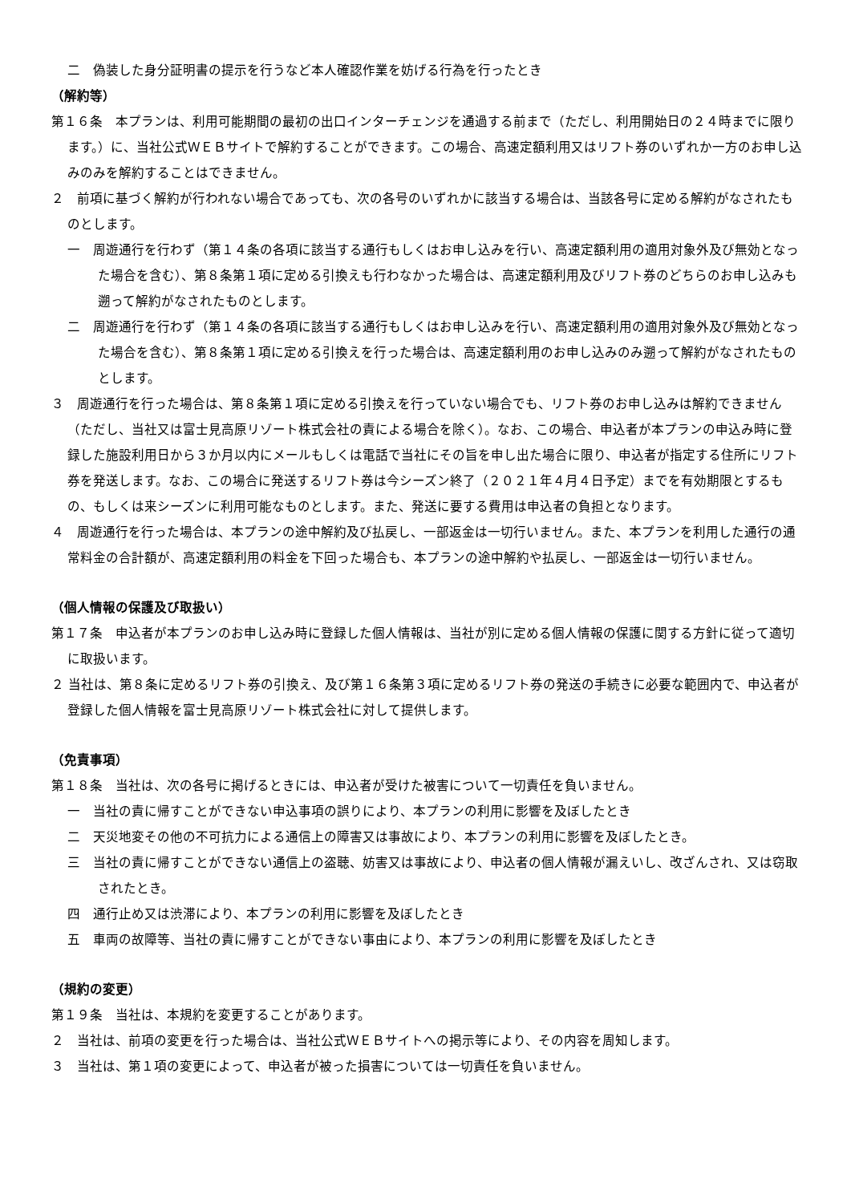二　偽装した身分証明書の提示を行うなど本人確認作業を妨げる行為を行ったとき
（解約等）
第１６条　本プランは、利用可能期間の最初の出口インターチェンジを通過する前まで（ただし、利用開始日の２４時までに限ります。）に、当社公式ＷＥＢサイトで解約することができます。この場合、高速定額利用又はリフト券のいずれか一方のお申し込みのみを解約することはできません。
２　前項に基づく解約が行われない場合であっても、次の各号のいずれかに該当する場合は、当該各号に定める解約がなされたものとします。
一　周遊通行を行わず（第１４条の各項に該当する通行もしくはお申し込みを行い、高速定額利用の適用対象外及び無効となった場合を含む）、第８条第１項に定める引換えも行わなかった場合は、高速定額利用及びリフト券のどちらのお申し込みも遡って解約がなされたものとします。
二　周遊通行を行わず（第１４条の各項に該当する通行もしくはお申し込みを行い、高速定額利用の適用対象外及び無効となった場合を含む）、第８条第１項に定める引換えを行った場合は、高速定額利用のお申し込みのみ遡って解約がなされたものとします。
３　周遊通行を行った場合は、第８条第１項に定める引換えを行っていない場合でも、リフト券のお申し込みは解約できません（ただし、当社又は富士見高原リゾート株式会社の責による場合を除く）。なお、この場合、申込者が本プランの申込み時に登録した施設利用日から３か月以内にメールもしくは電話で当社にその旨を申し出た場合に限り、申込者が指定する住所にリフト券を発送します。なお、この場合に発送するリフト券は今シーズン終了（２０２１年４月４日予定）までを有効期限とするもの、もしくは来シーズンに利用可能なものとします。また、発送に要する費用は申込者の負担となります。
４　周遊通行を行った場合は、本プランの途中解約及び払戻し、一部返金は一切行いません。また、本プランを利用した通行の通常料金の合計額が、高速定額利用の料金を下回った場合も、本プランの途中解約や払戻し、一部返金は一切行いません。
（個人情報の保護及び取扱い）
第１７条　申込者が本プランのお申し込み時に登録した個人情報は、当社が別に定める個人情報の保護に関する方針に従って適切に取扱います。
２ 当社は、第８条に定めるリフト券の引換え、及び第１６条第３項に定めるリフト券の発送の手続きに必要な範囲内で、申込者が登録した個人情報を富士見高原リゾート株式会社に対して提供します。
（免責事項）
第１８条　当社は、次の各号に掲げるときには、申込者が受けた被害について一切責任を負いません。
一　当社の責に帰すことができない申込事項の誤りにより、本プランの利用に影響を及ぼしたとき
二　天災地変その他の不可抗力による通信上の障害又は事故により、本プランの利用に影響を及ぼしたとき。
三　当社の責に帰すことができない通信上の盗聴、妨害又は事故により、申込者の個人情報が漏えいし、改ざんされ、又は窃取されたとき。
四　通行止め又は渋滞により、本プランの利用に影響を及ぼしたとき
五　車両の故障等、当社の責に帰すことができない事由により、本プランの利用に影響を及ぼしたとき
（規約の変更）
第１９条　当社は、本規約を変更することがあります。
２　当社は、前項の変更を行った場合は、当社公式ＷＥＢサイトへの掲示等により、その内容を周知します。
３　当社は、第１項の変更によって、申込者が被った損害については一切責任を負いません。